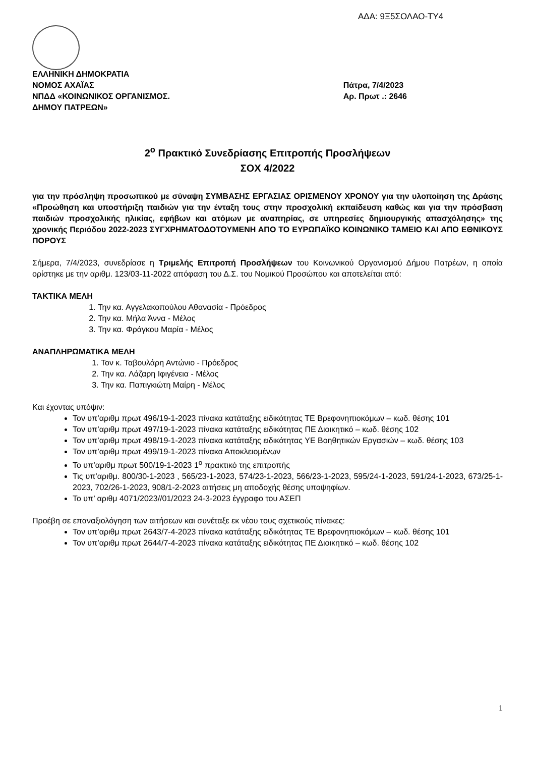ΑΔΑ: 9Ξ5ΣΟΛΑΟ-ΤΥ4
ΕΛΛΗΝΙΚΗ ΔΗΜΟΚΡΑΤΙΑ
ΝΟΜΟΣ ΑΧΑΪΑΣ
ΝΠΔΔ «ΚΟΙΝΩΝΙΚΟΣ ΟΡΓΑΝΙΣΜΟΣ.
ΔΗΜΟΥ ΠΑΤΡΕΩΝ»
Πάτρα, 7/4/2023
Αρ. Πρωτ .: 2646
2<sup>ο</sup> Πρακτικό Συνεδρίασης Επιτροπής Προσλήψεων
ΣΟΧ 4/2022
για την πρόσληψη προσωπικού με σύναψη ΣΥΜΒΑΣΗΣ ΕΡΓΑΣΙΑΣ ΟΡΙΣΜΕΝΟΥ ΧΡΟΝΟΥ για την υλοποίηση της Δράσης «Προώθηση και υποστήριξη παιδιών για την ένταξη τους στην προσχολική εκπαίδευση καθώς και για την πρόσβαση παιδιών προσχολικής ηλικίας, εφήβων και ατόμων με αναπηρίας, σε υπηρεσίες δημιουργικής απασχόλησης» της χρονικής Περιόδου 2022-2023 ΣΥΓΧΡΗΜΑΤΟΔΟΤΟΥΜΕΝΗ ΑΠΟ ΤΟ ΕΥΡΩΠΑΪΚΟ ΚΟΙΝΩΝΙΚΟ ΤΑΜΕΙΟ ΚΑΙ ΑΠΟ ΕΘΝΙΚΟΥΣ ΠΟΡΟΥΣ
Σήμερα, 7/4/2023, συνεδρίασε η Τριμελής Επιτροπή Προσλήψεων του Κοινωνικού Οργανισμού Δήμου Πατρέων, η οποία ορίστηκε με την αριθμ. 123/03-11-2022 απόφαση του Δ.Σ. του Νομικού Προσώπου και αποτελείται από:
ΤΑΚΤΙΚΑ ΜΕΛΗ
1. Την κα. Αγγελακοπούλου Αθανασία - Πρόεδρος
2. Την κα. Μήλα Άννα - Μέλος
3. Την κα. Φράγκου Μαρία - Μέλος
ΑΝΑΠΛΗΡΩΜΑΤΙΚΑ ΜΕΛΗ
1. Τον κ. Ταβουλάρη Αντώνιο - Πρόεδρος
2. Την κα. Λάζαρη Ιφιγένεια - Μέλος
3. Την κα. Παπιγκιώτη Μαίρη - Μέλος
Και έχοντας υπόψιν:
Τον υπ’αριθμ πρωτ 496/19-1-2023 πίνακα κατάταξης ειδικότητας ΤΕ Βρεφονηπιοκόμων – κωδ. θέσης 101
Τον υπ’αριθμ πρωτ 497/19-1-2023 πίνακα κατάταξης ειδικότητας ΠΕ Διοικητικό – κωδ. θέσης 102
Τον υπ’αριθμ πρωτ 498/19-1-2023 πίνακα κατάταξης ειδικότητας ΥΕ Βοηθητικών Εργασιών – κωδ. θέσης 103
Τον υπ’αριθμ πρωτ 499/19-1-2023 πίνακα Αποκλειομένων
Το υπ’αριθμ πρωτ 500/19-1-2023 1<sup>ο</sup> πρακτικό της επιτροπής
Τις υπ’αριθμ. 800/30-1-2023 , 565/23-1-2023, 574/23-1-2023, 566/23-1-2023, 595/24-1-2023, 591/24-1-2023, 673/25-1-2023, 702/26-1-2023, 908/1-2-2023 αιτήσεις μη αποδοχής θέσης υποψηφίων.
Το υπ’ αριθμ 4071/2023//01/2023 24-3-2023 έγγραφο του ΑΣΕΠ
Προέβη σε επαναξιολόγηση των αιτήσεων και συνέταξε εκ νέου τους σχετικούς πίνακες:
Τον υπ’αριθμ πρωτ 2643/7-4-2023 πίνακα κατάταξης ειδικότητας ΤΕ Βρεφονηπιοκόμων – κωδ. θέσης 101
Τον υπ’αριθμ πρωτ 2644/7-4-2023 πίνακα κατάταξης ειδικότητας ΠΕ Διοικητικό – κωδ. θέσης 102
1